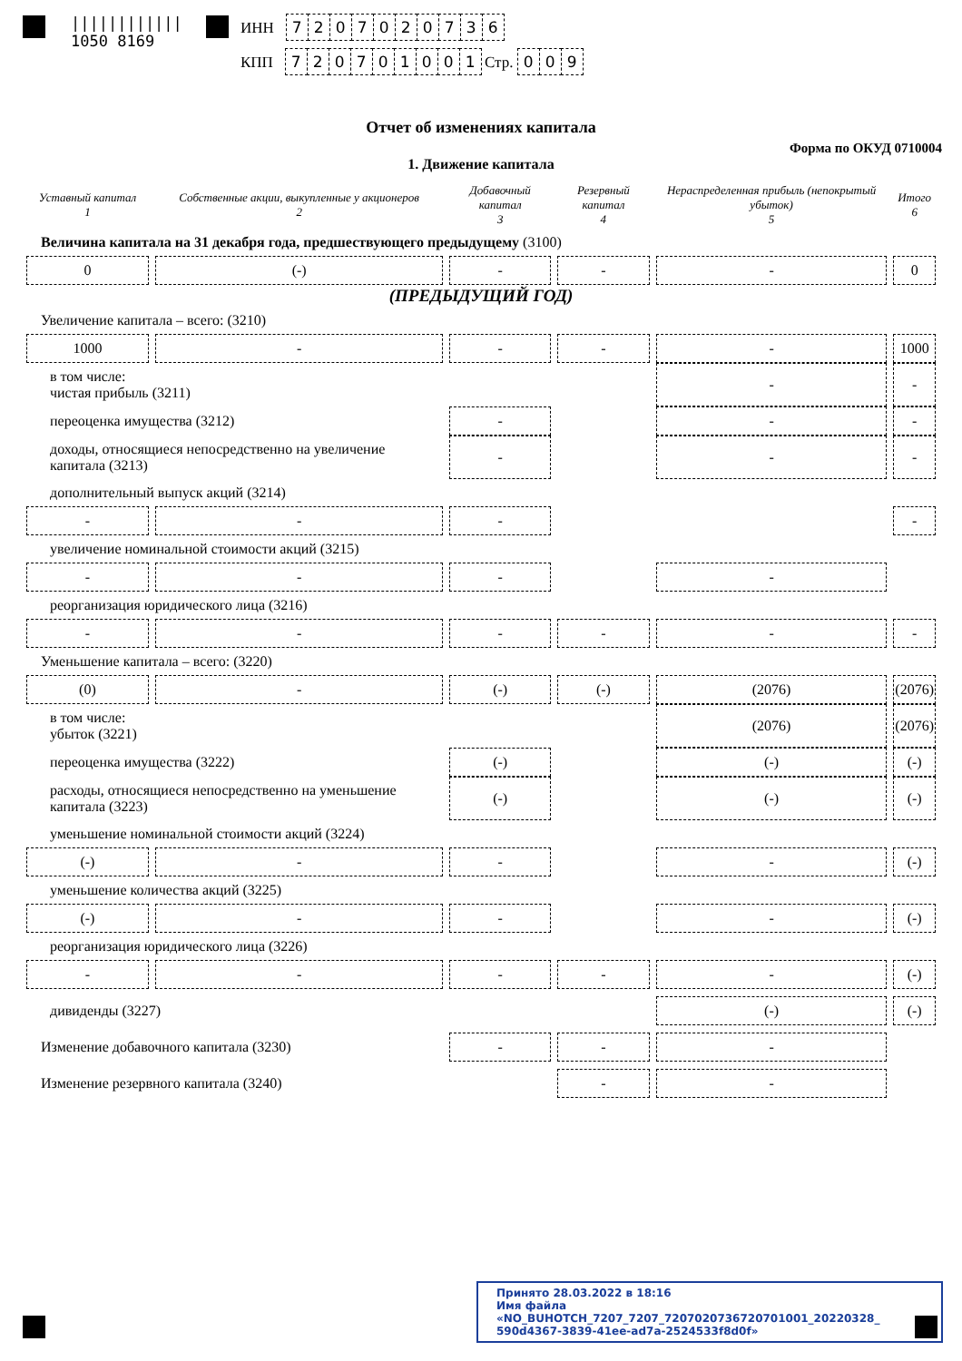||||||||||||
1050 8169
ИНН 7207020736
КПП 720701001 Стр. 009
Отчет об изменениях капитала
Форма по ОКУД 0710004
1. Движение капитала
| Уставный капитал 1 | Собственные акции, выкупленные у акционеров 2 | Добавочный капитал 3 | Резервный капитал 4 | Нераспределенная прибыль (непокрытый убыток) 5 | Итого 6 |
| --- | --- | --- | --- | --- | --- |
| Величина капитала на 31 декабря года, предшествующего предыдущему (3100) | | | | | |
| 0 | (-) | - | - | - | 0 |
| (ПРЕДЫДУЩИЙ ГОД) | | | | | |
| Увеличение капитала – всего: (3210) | | | | | |
| 1000 | - | - | - | - | 1000 |
| в том числе: чистая прибыль (3211) | | | | - | - |
| переоценка имущества (3212) | | - | | - | - |
| доходы, относящиеся непосредственно на увеличение капитала (3213) | | - | | - | - |
| дополнительный выпуск акций (3214) | | | | | |
| - | - | - | | | - |
| увеличение номинальной стоимости акций (3215) | | | | | |
| - | - | - | | - | |
| реорганизация юридического лица (3216) | | | | | |
| - | - | - | - | - | - |
| Уменьшение капитала – всего: (3220) | | | | | |
| (0) | - | (-) | (-) | (2076) | (2076) |
| в том числе: убыток (3221) | | | | (2076) | (2076) |
| переоценка имущества (3222) | | (-) | | (-) | (-) |
| расходы, относящиеся непосредственно на уменьшение капитала (3223) | | (-) | | (-) | (-) |
| уменьшение номинальной стоимости акций (3224) | | | | | |
| (-) | - | - | | - | (-) |
| уменьшение количества акций (3225) | | | | | |
| (-) | - | - | | - | (-) |
| реорганизация юридического лица (3226) | | | | | |
| - | - | - | - | - | (-) |
| дивиденды (3227) | | | | (-) | (-) |
| Изменение добавочного капитала (3230) | | - | - | - | |
| Изменение резервного капитала (3240) | | | - | - | |
Принято 28.03.2022 в 18:16
Имя файла «NO_BUHOTCH_7207_7207_7207020736720701001_20220328_
590d4367-3839-41ee-ad7a-2524533f8d0f»